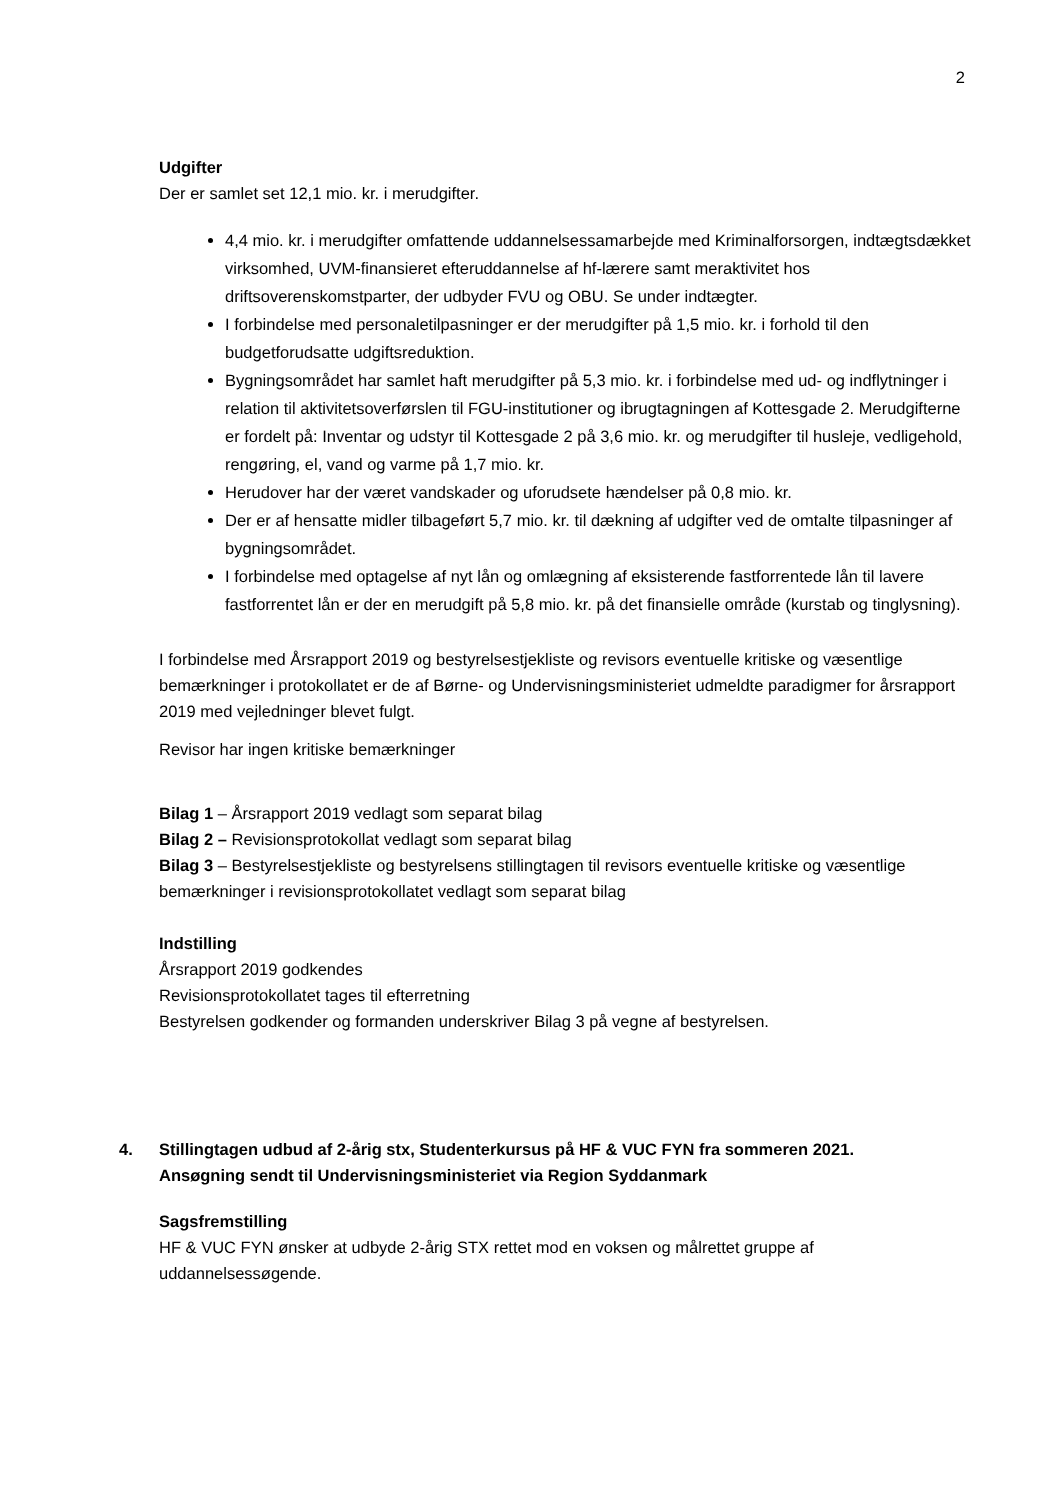2
Udgifter
Der er samlet set 12,1 mio. kr. i merudgifter.
4,4 mio. kr. i merudgifter omfattende uddannelsessamarbejde med Kriminalforsorgen, indtægtsdækket virksomhed, UVM-finansieret efteruddannelse af hf-lærere samt meraktivitet hos driftsoverenskomstparter, der udbyder FVU og OBU. Se under indtægter.
I forbindelse med personaletilpasninger er der merudgifter på 1,5 mio. kr. i forhold til den budgetforudsatte udgiftsreduktion.
Bygningsområdet har samlet haft merudgifter på 5,3 mio. kr. i forbindelse med ud- og indflytninger i relation til aktivitetsoverførslen til FGU-institutioner og ibrugtagningen af Kottesgade 2. Merudgifterne er fordelt på: Inventar og udstyr til Kottesgade 2 på 3,6 mio. kr. og merudgifter til husleje, vedligehold, rengøring, el, vand og varme på 1,7 mio. kr.
Herudover har der været vandskader og uforudsete hændelser på 0,8 mio. kr.
Der er af hensatte midler tilbageført 5,7 mio. kr. til dækning af udgifter ved de omtalte tilpasninger af bygningsområdet.
I forbindelse med optagelse af nyt lån og omlægning af eksisterende fastforrentede lån til lavere fastforrentet lån er der en merudgift på 5,8 mio. kr. på det finansielle område (kurstab og tinglysning).
I forbindelse med Årsrapport 2019 og bestyrelsestjekliste og revisors eventuelle kritiske og væsentlige bemærkninger i protokollatet er de af Børne- og Undervisningsministeriet udmeldte paradigmer for årsrapport 2019 med vejledninger blevet fulgt.
Revisor har ingen kritiske bemærkninger
Bilag 1 – Årsrapport 2019 vedlagt som separat bilag
Bilag 2 – Revisionsprotokollat vedlagt som separat bilag
Bilag 3 – Bestyrelsestjekliste og bestyrelsens stillingtagen til revisors eventuelle kritiske og væsentlige bemærkninger i revisionsprotokollatet vedlagt som separat bilag
Indstilling
Årsrapport 2019 godkendes
Revisionsprotokollatet tages til efterretning
Bestyrelsen godkender og formanden underskriver Bilag 3 på vegne af bestyrelsen.
4. Stillingtagen udbud af 2-årig stx, Studenterkursus på HF & VUC FYN fra sommeren 2021.
Ansøgning sendt til Undervisningsministeriet via Region Syddanmark
Sagsfremstilling
HF & VUC FYN ønsker at udbyde 2-årig STX rettet mod en voksen og målrettet gruppe af uddannelsessøgende.